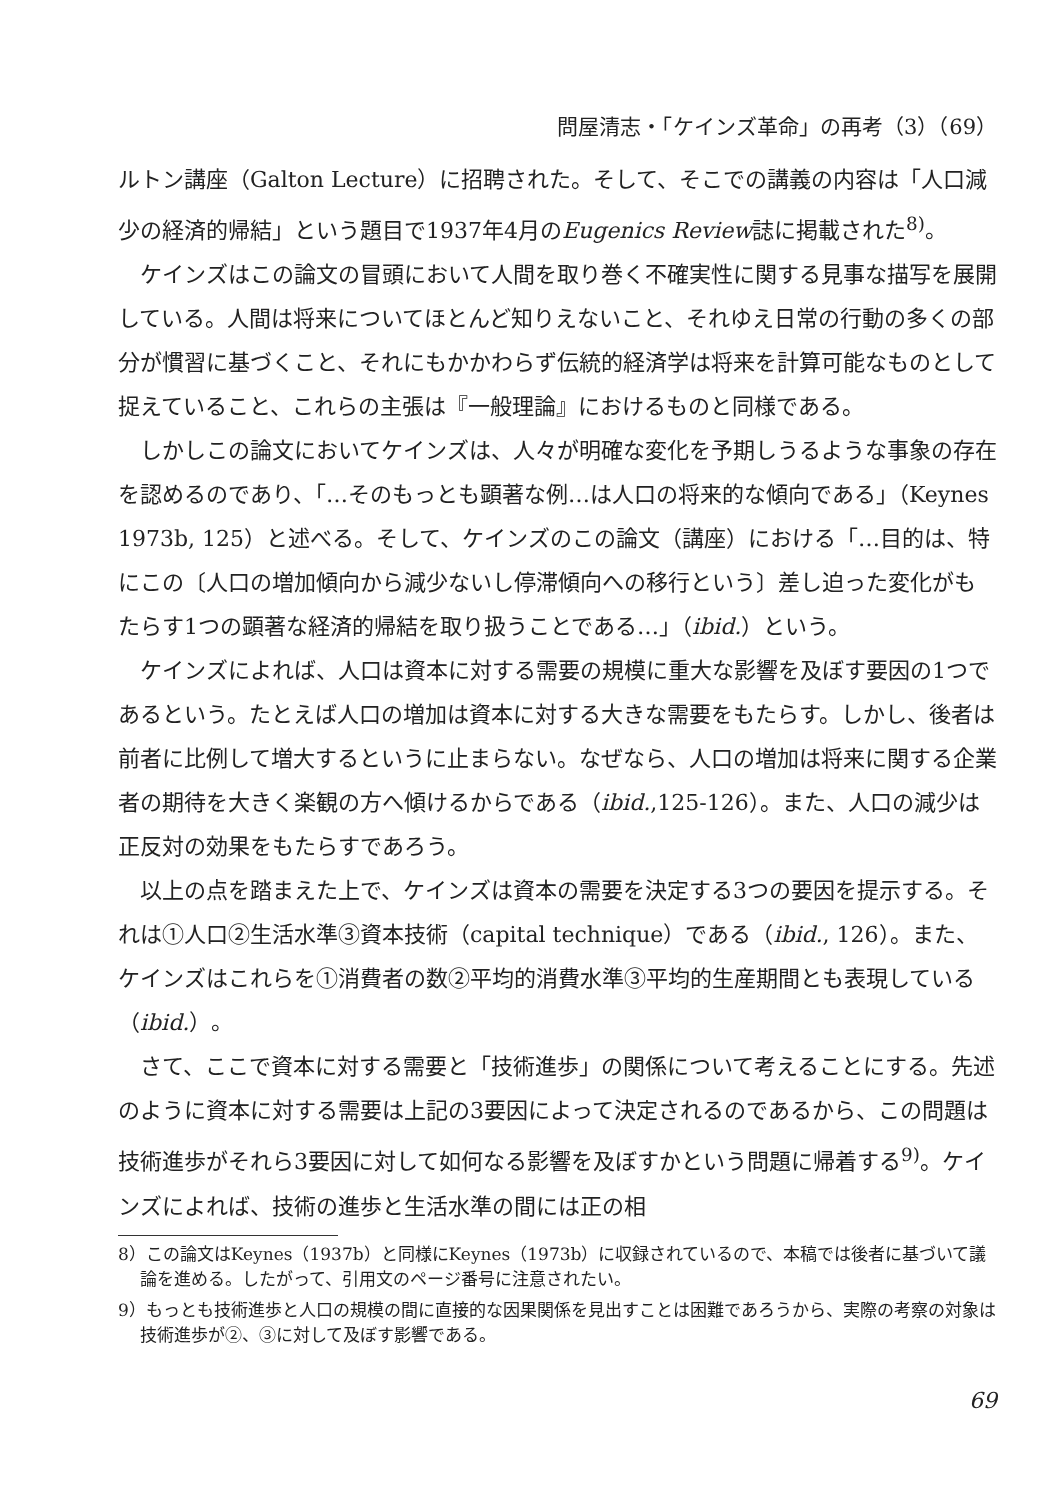問屋清志・「ケインズ革命」の再考（3）（69）
ルトン講座（Galton Lecture）に招聘された。そして、そこでの講義の内容は「人口減少の経済的帰結」という題目で1937年4月のEugenics Review誌に掲載された<sup>8)</sup>。
ケインズはこの論文の冒頭において人間を取り巻く不確実性に関する見事な描写を展開している。人間は将来についてほとんど知りえないこと、それゆえ日常の行動の多くの部分が慣習に基づくこと、それにもかかわらず伝統的経済学は将来を計算可能なものとして捉えていること、これらの主張は『一般理論』におけるものと同様である。
しかしこの論文においてケインズは、人々が明確な変化を予期しうるような事象の存在を認めるのであり、「…そのもっとも顕著な例…は人口の将来的な傾向である」（Keynes 1973b, 125）と述べる。そして、ケインズのこの論文（講座）における「…目的は、特にこの〔人口の増加傾向から減少ないし停滞傾向への移行という〕差し迫った変化がもたらす1つの顕著な経済的帰結を取り扱うことである…」（ibid.）という。
ケインズによれば、人口は資本に対する需要の規模に重大な影響を及ぼす要因の1つであるという。たとえば人口の増加は資本に対する大きな需要をもたらす。しかし、後者は前者に比例して増大するというに止まらない。なぜなら、人口の増加は将来に関する企業者の期待を大きく楽観の方へ傾けるからである（ibid.,125-126）。また、人口の減少は正反対の効果をもたらすであろう。
以上の点を踏まえた上で、ケインズは資本の需要を決定する3つの要因を提示する。それは①人口②生活水準③資本技術（capital technique）である（ibid., 126）。また、ケインズはこれらを①消費者の数②平均的消費水準③平均的生産期間とも表現している（ibid.）。
さて、ここで資本に対する需要と「技術進歩」の関係について考えることにする。先述のように資本に対する需要は上記の3要因によって決定されるのであるから、この問題は技術進歩がそれら3要因に対して如何なる影響を及ぼすかという問題に帰着する<sup>9)</sup>。ケインズによれば、技術の進歩と生活水準の間には正の相
8）この論文はKeynes（1937b）と同様にKeynes（1973b）に収録されているので、本稿では後者に基づいて議論を進める。したがって、引用文のページ番号に注意されたい。
9）もっとも技術進歩と人口の規模の間に直接的な因果関係を見出すことは困難であろうから、実際の考察の対象は技術進歩が②、③に対して及ぼす影響である。
69